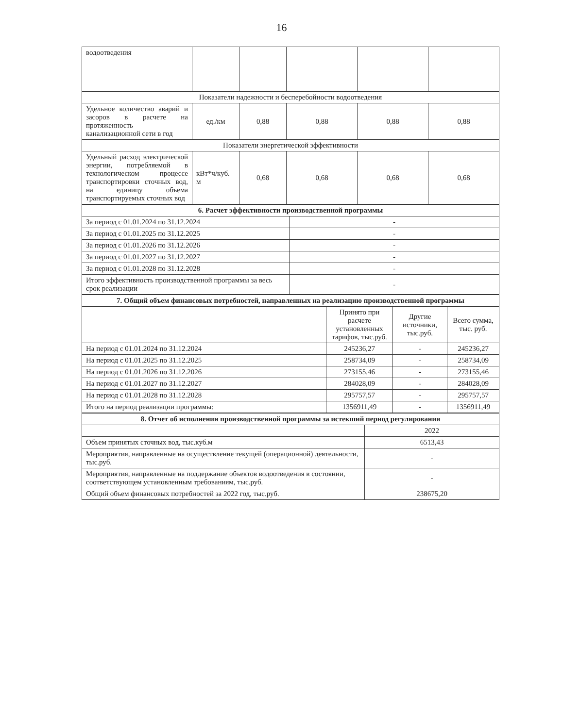16
| водоотведения | | | | | |
| Показатели надежности и бесперебойности водоотведения | | | | | |
| Удельное количество аварий и засоров в расчете на протяженность канализационной сети в год | ед./км | 0,88 | 0,88 | 0,88 | 0,88 |
| Показатели энергетической эффективности | | | | | |
| Удельный расход электрической энергии, потребляемой в технологическом процессе транспортировки сточных вод, на единицу объема транспортируемых сточных вод | кВт*ч/куб. м | 0,68 | 0,68 | 0,68 | 0,68 |
| 6. Расчет эффективности производственной программы | |
| За период с 01.01.2024 по 31.12.2024 | - |
| За период с 01.01.2025 по 31.12.2025 | - |
| За период с 01.01.2026 по 31.12.2026 | - |
| За период с 01.01.2027 по 31.12.2027 | - |
| За период с 01.01.2028 по 31.12.2028 | - |
| Итого эффективность производственной программы за весь срок реализации | - |
| 7. Общий объем финансовых потребностей, направленных на реализацию производственной программы | | | |
| | Принято при расчете установленных тарифов, тыс.руб. | Другие источники, тыс.руб. | Всего сумма, тыс. руб. |
| На период с 01.01.2024 по 31.12.2024 | 245236,27 | - | 245236,27 |
| На период с 01.01.2025 по 31.12.2025 | 258734,09 | - | 258734,09 |
| На период с 01.01.2026 по 31.12.2026 | 273155,46 | - | 273155,46 |
| На период с 01.01.2027 по 31.12.2027 | 284028,09 | - | 284028,09 |
| На период с 01.01.2028 по 31.12.2028 | 295757,57 | - | 295757,57 |
| Итого на период реализации программы: | 1356911,49 | - | 1356911,49 |
| 8. Отчет об исполнении производственной программы за истекший период регулирования | |
| | 2022 |
| Объем принятых сточных вод, тыс.куб.м | 6513,43 |
| Мероприятия, направленные на осуществление текущей (операционной) деятельности, тыс.руб. | - |
| Мероприятия, направленные на поддержание объектов водоотведения в состоянии, соответствующем установленным требованиям, тыс.руб. | - |
| Общий объем финансовых потребностей за 2022 год, тыс.руб. | 238675,20 |